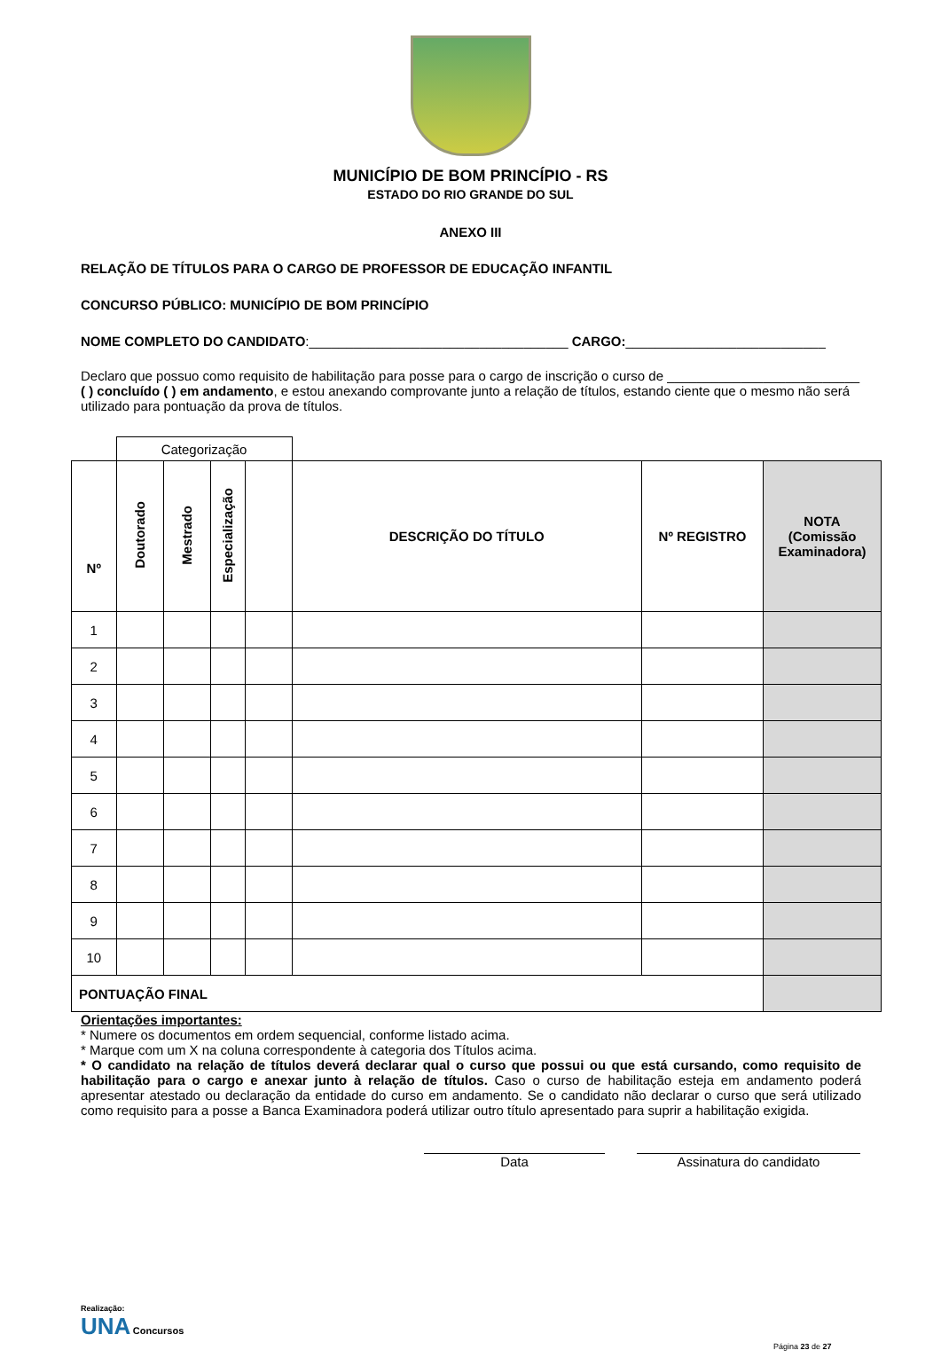MUNICÍPIO DE BOM PRINCÍPIO - RS
ESTADO DO RIO GRANDE DO SUL
ANEXO III
RELAÇÃO DE TÍTULOS PARA O CARGO DE PROFESSOR DE EDUCAÇÃO INFANTIL
CONCURSO PÚBLICO: MUNICÍPIO DE BOM PRINCÍPIO
NOME COMPLETO DO CANDIDATO:___________________________________ CARGO:___________________________
Declaro que possuo como requisito de habilitação para posse para o cargo de inscrição o curso de __________________________ ( ) concluído ( ) em andamento, e estou anexando comprovante junto a relação de títulos, estando ciente que o mesmo não será utilizado para pontuação da prova de títulos.
| | Categorização | | | | | | |
| --- | --- | --- | --- | --- | --- | --- | --- |
| Nº | Doutorado | Mestrado | Especialização | | DESCRIÇÃO DO TÍTULO | Nº REGISTRO | NOTA (Comissão Examinadora) |
| 1 | | | | | | | |
| 2 | | | | | | | |
| 3 | | | | | | | |
| 4 | | | | | | | |
| 5 | | | | | | | |
| 6 | | | | | | | |
| 7 | | | | | | | |
| 8 | | | | | | | |
| 9 | | | | | | | |
| 10 | | | | | | | |
| PONTUAÇÃO FINAL | | | | | | | |
Orientações importantes:
* Numere os documentos em ordem sequencial, conforme listado acima.
* Marque com um X na coluna correspondente à categoria dos Títulos acima.
* O candidato na relação de títulos deverá declarar qual o curso que possui ou que está cursando, como requisito de habilitação para o cargo e anexar junto à relação de títulos. Caso o curso de habilitação esteja em andamento poderá apresentar atestado ou declaração da entidade do curso em andamento. Se o candidato não declarar o curso que será utilizado como requisito para a posse a Banca Examinadora poderá utilizar outro título apresentado para suprir a habilitação exigida.
Data Assinatura do candidato
Realização:
UNA Concursos
Página 23 de 27